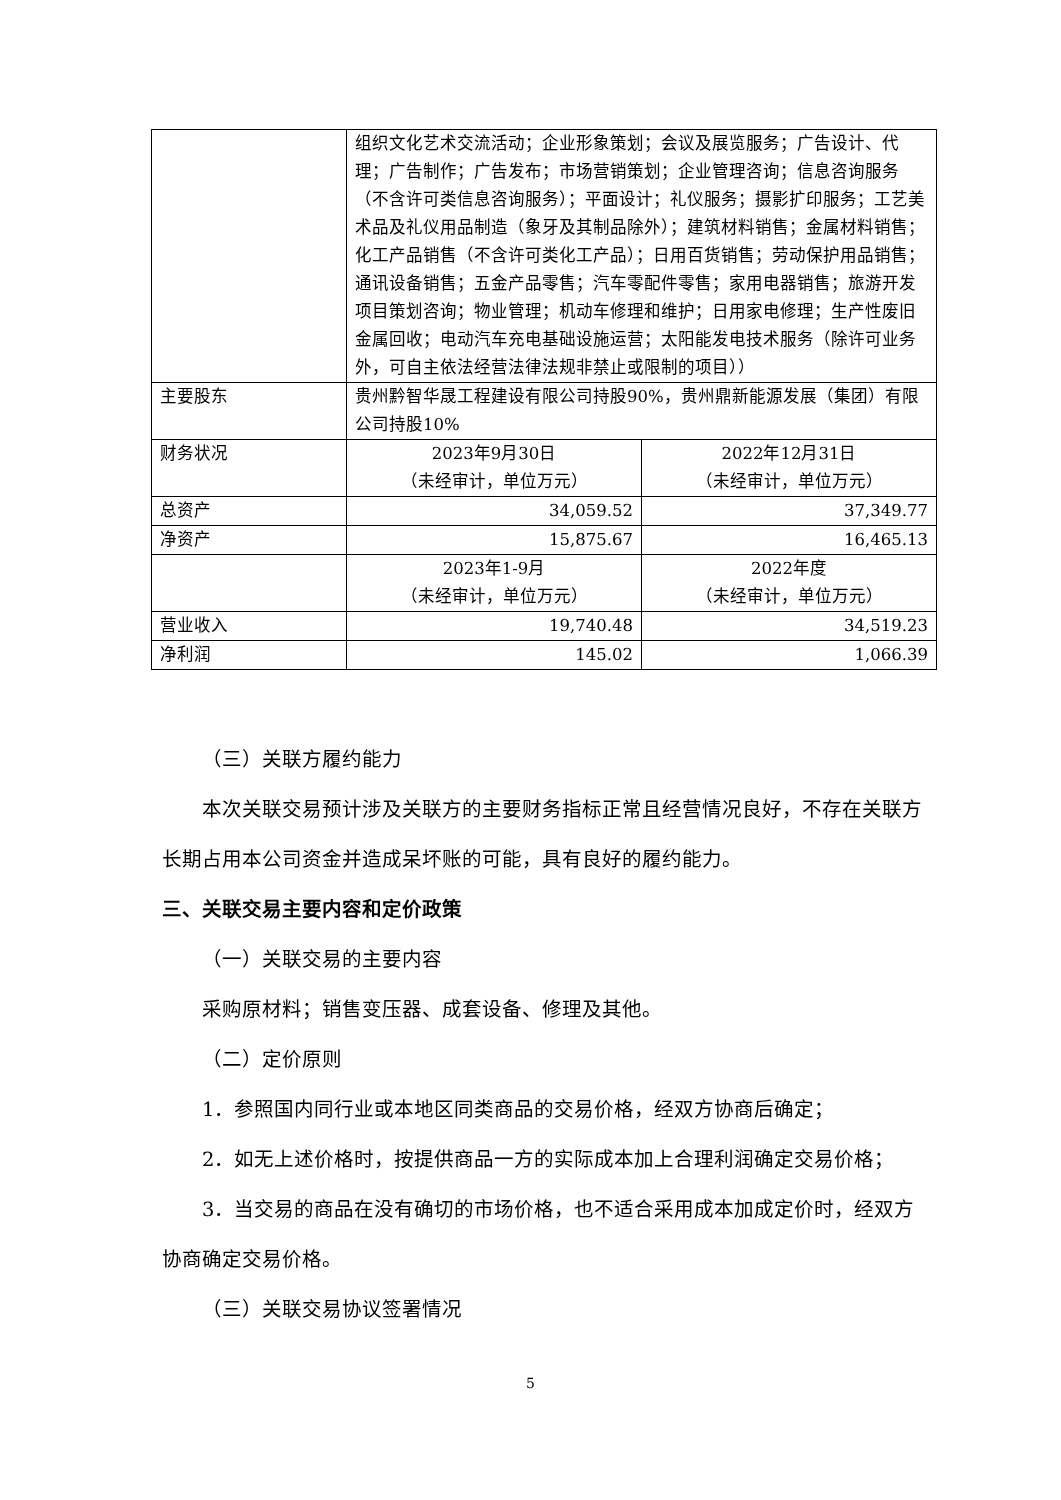| | 组织文化艺术交流活动；企业形象策划；会议及展览服务；广告设计、代理；广告制作；广告发布；市场营销策划；企业管理咨询；信息咨询服务（不含许可类信息咨询服务）；平面设计；礼仪服务；摄影扩印服务；工艺美术品及礼仪用品制造（象牙及其制品除外）；建筑材料销售；金属材料销售；化工产品销售（不含许可类化工产品）；日用百货销售；劳动保护用品销售；通讯设备销售；五金产品零售；汽车零配件零售；家用电器销售；旅游开发项目策划咨询；物业管理；机动车修理和维护；日用家电修理；生产性废旧金属回收；电动汽车充电基础设施运营；太阳能发电技术服务（除许可业务外，可自主依法经营法律法规非禁止或限制的项目）） | |
| 主要股东 | 贵州黔智华晟工程建设有限公司持股90%，贵州鼎新能源发展（集团）有限公司持股10% | |
| 财务状况 | 2023年9月30日 （未经审计，单位万元） | 2022年12月31日 （未经审计，单位万元） |
| 总资产 | 34,059.52 | 37,349.77 |
| 净资产 | 15,875.67 | 16,465.13 |
| | 2023年1-9月 （未经审计，单位万元） | 2022年度 （未经审计，单位万元） |
| 营业收入 | 19,740.48 | 34,519.23 |
| 净利润 | 145.02 | 1,066.39 |
（三）关联方履约能力
本次关联交易预计涉及关联方的主要财务指标正常且经营情况良好，不存在关联方长期占用本公司资金并造成呆坏账的可能，具有良好的履约能力。
三、关联交易主要内容和定价政策
（一）关联交易的主要内容
采购原材料；销售变压器、成套设备、修理及其他。
（二）定价原则
1．参照国内同行业或本地区同类商品的交易价格，经双方协商后确定；
2．如无上述价格时，按提供商品一方的实际成本加上合理利润确定交易价格；
3．当交易的商品在没有确切的市场价格，也不适合采用成本加成定价时，经双方协商确定交易价格。
（三）关联交易协议签署情况
5